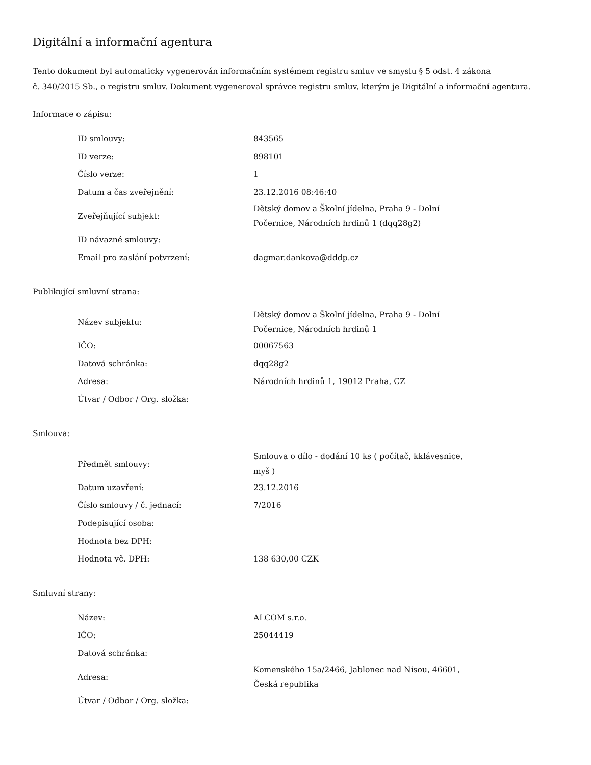Digitální a informační agentura
Tento dokument byl automaticky vygenerován informačním systémem registru smluv ve smyslu § 5 odst. 4 zákona
č. 340/2015 Sb., o registru smluv. Dokument vygeneroval správce registru smluv, kterým je Digitální a informační agentura.
Informace o zápisu:
| ID smlouvy: | 843565 |
| ID verze: | 898101 |
| Číslo verze: | 1 |
| Datum a čas zveřejnění: | 23.12.2016 08:46:40 |
| Zveřejňující subjekt: | Dětský domov a Školní jídelna, Praha 9 - Dolní Počernice, Národních hrdinů 1 (dqq28g2) |
| ID návazné smlouvy: | |
| Email pro zaslání potvrzení: | dagmar.dankova@dddp.cz |
Publikující smluvní strana:
| Název subjektu: | Dětský domov a Školní jídelna, Praha 9 - Dolní Počernice, Národních hrdinů 1 |
| IČO: | 00067563 |
| Datová schránka: | dqq28g2 |
| Adresa: | Národních hrdinů 1, 19012 Praha, CZ |
| Útvar / Odbor / Org. složka: | |
Smlouva:
| Předmět smlouvy: | Smlouva o dílo - dodání 10 ks ( počítač, kklávesnice, myš ) |
| Datum uzavření: | 23.12.2016 |
| Číslo smlouvy / č. jednací: | 7/2016 |
| Podepisující osoba: | |
| Hodnota bez DPH: | |
| Hodnota vč. DPH: | 138 630,00 CZK |
Smluvní strany:
| Název: | ALCOM s.r.o. |
| IČO: | 25044419 |
| Datová schránka: | |
| Adresa: | Komenského 15a/2466, Jablonec nad Nisou, 46601, Česká republika |
| Útvar / Odbor / Org. složka: | |